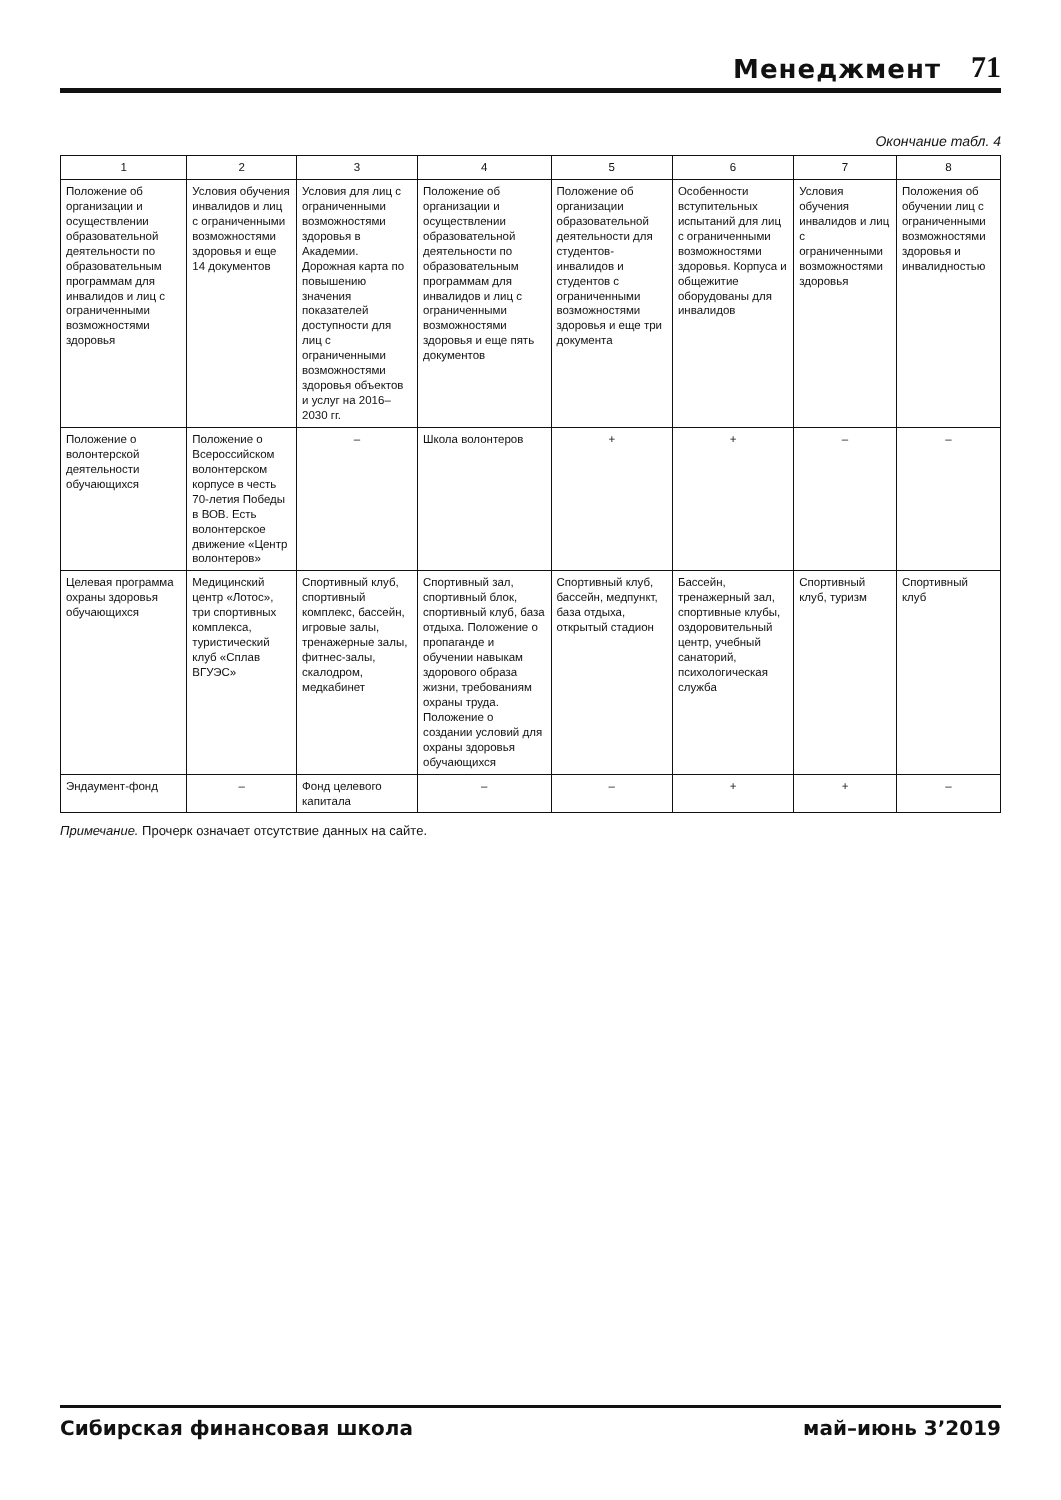Менеджмент 71
Окончание табл. 4
| 1 | 2 | 3 | 4 | 5 | 6 | 7 | 8 |
| --- | --- | --- | --- | --- | --- | --- | --- |
| Положение об организации и осуществлении образовательной деятельности по образовательным программам для инвалидов и лиц с ограниченными возможностями здоровья | Условия обучения инвалидов и лиц с ограниченными возможностями здоровья и еще 14 документов | Условия для лиц с ограниченными возможностями здоровья в Академии. Дорожная карта по повышению значения показателей доступности для лиц с ограниченными возможностями здоровья объектов и услуг на 2016–2030 гг. | Положение об организации и осуществлении образовательной деятельности по образовательным программам для инвалидов и лиц с ограниченными возможностями здоровья и еще пять документов | Положение об организации образовательной деятельности для студентов-инвалидов и студентов с ограниченными возможностями здоровья и еще три документа | Особенности вступительных испытаний для лиц с ограниченными возможностями здоровья. Корпуса и общежитие оборудованы для инвалидов | Условия обучения инвалидов и лиц с ограниченными возможностями здоровья | Положения об обучении лиц с ограниченными возможностями здоровья и инвалидностью |
| Положение о волонтерской деятельности обучающихся | Положение о Всероссийском волонтерском корпусе в честь 70-летия Победы в ВОВ. Есть волонтерское движение «Центр волонтеров» | – | Школа волонтеров | + | + | – | – |
| Целевая программа охраны здоровья обучающихся | Медицинский центр «Лотос», три спортивных комплекса, туристический клуб «Сплав ВГУЭС» | Спортивный клуб, спортивный комплекс, бассейн, игровые залы, тренажерные залы, фитнес-залы, скалодром, медкабинет | Спортивный зал, спортивный блок, спортивный клуб, база отдыха. Положение о пропаганде и обучении навыкам здорового образа жизни, требованиям охраны труда. Положение о создании условий для охраны здоровья обучающихся | Спортивный клуб, бассейн, медпункт, база отдыха, открытый стадион | Бассейн, тренажерный зал, спортивные клубы, оздоровительный центр, учебный санаторий, психологическая служба | Спортивный клуб, туризм | Спортивный клуб |
| Эндаумент-фонд | – | Фонд целевого капитала | – | – | + | + | – |
Примечание. Прочерк означает отсутствие данных на сайте.
Сибирская финансовая школа май–июнь 3’2019